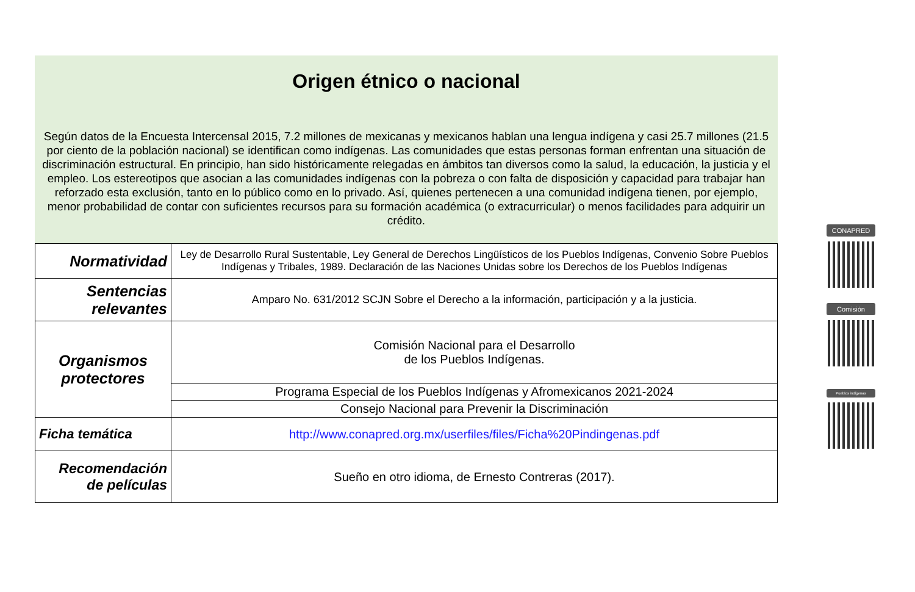Origen étnico o nacional
Según datos de la Encuesta Intercensal 2015, 7.2 millones de mexicanas y mexicanos hablan una lengua indígena y casi 25.7 millones (21.5 por ciento de la población nacional) se identifican como indígenas. Las comunidades que estas personas forman enfrentan una situación de discriminación estructural. En principio, han sido históricamente relegadas en ámbitos tan diversos como la salud, la educación, la justicia y el empleo. Los estereotipos que asocian a las comunidades indígenas con la pobreza o con falta de disposición y capacidad para trabajar han reforzado esta exclusión, tanto en lo público como en lo privado. Así, quienes pertenecen a una comunidad indígena tienen, por ejemplo, menor probabilidad de contar con suficientes recursos para su formación académica (o extracurricular) o menos facilidades para adquirir un crédito.
| Normatividad | Ley de Desarrollo Rural Sustentable, Ley General de Derechos Lingüísticos de los Pueblos Indígenas, Convenio Sobre Pueblos Indígenas y Tribales, 1989. Declaración de las Naciones Unidas sobre los Derechos de los Pueblos Indígenas |
| Sentencias relevantes | Amparo No. 631/2012 SCJN Sobre el Derecho a la información, participación y a la justicia. |
| Organismos protectores | Comisión Nacional para el Desarrollo de los Pueblos Indígenas. |
| | Programa Especial de los Pueblos Indígenas y Afromexicanos 2021-2024 |
| | Consejo Nacional para Prevenir la Discriminación |
| Ficha temática | http://www.conapred.org.mx/userfiles/files/Ficha%20Pindingenas.pdf |
| Recomendación de películas | Sueño en otro idioma, de Ernesto Contreras (2017). |
CONAPRED
Comisión
Pueblos indígenas